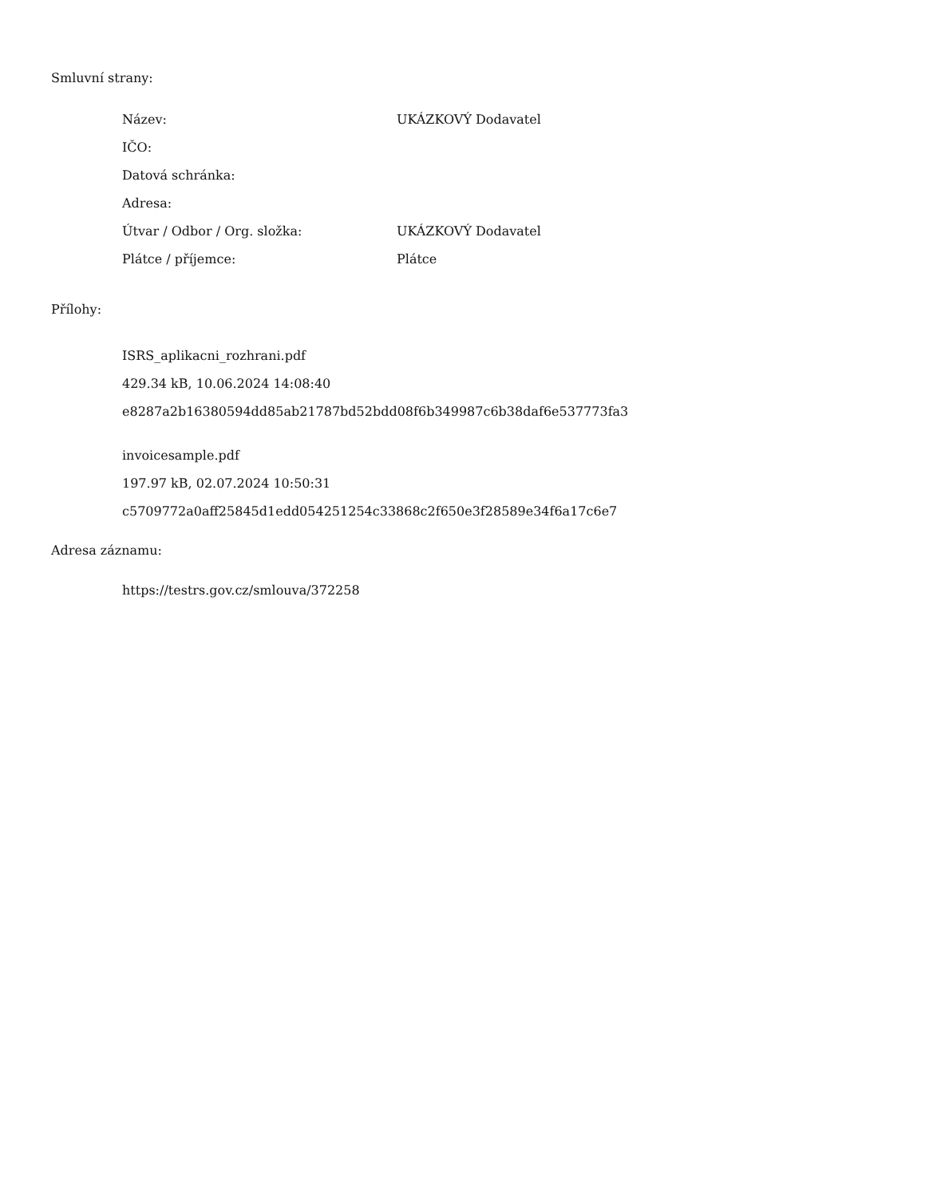Smluvní strany:
| Název: | UKÁZKOVÝ Dodavatel |
| IČO: | |
| Datová schránka: | |
| Adresa: | |
| Útvar / Odbor / Org. složka: | UKÁZKOVÝ Dodavatel |
| Plátce / příjemce: | Plátce |
Přílohy:
ISRS_aplikacni_rozhrani.pdf
429.34 kB, 10.06.2024 14:08:40
e8287a2b16380594dd85ab21787bd52bdd08f6b349987c6b38daf6e537773fa3
invoicesample.pdf
197.97 kB, 02.07.2024 10:50:31
c5709772a0aff25845d1edd054251254c33868c2f650e3f28589e34f6a17c6e7
Adresa záznamu:
https://testrs.gov.cz/smlouva/372258